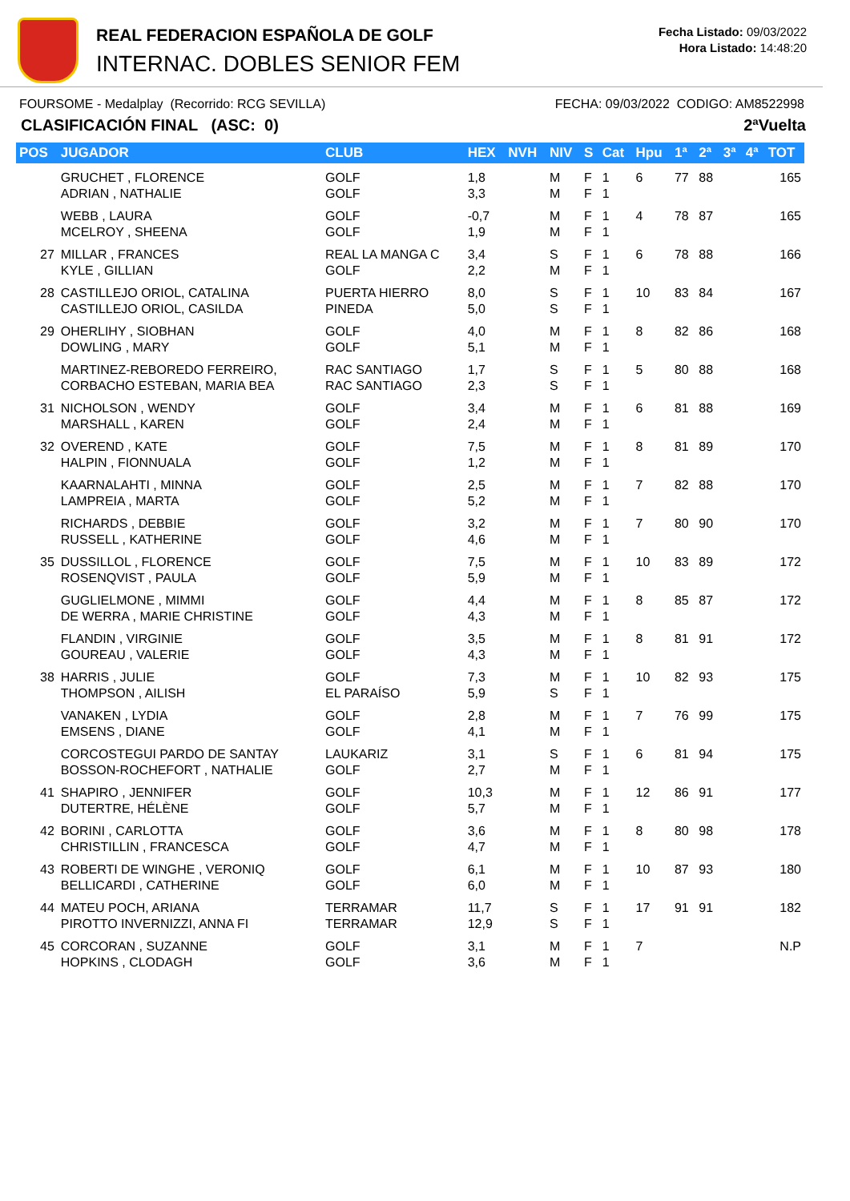REAL FEDERACION ESPAÑOLA DE GOLF
INTERNAC. DOBLES SENIOR FEM
Fecha Listado: 09/03/2022
Hora Listado: 14:48:20
FOURSOME - Medalplay (Recorrido: RCG SEVILLA) FECHA: 09/03/2022 CODIGO: AM8522998
CLASIFICACIÓN FINAL (ASC: 0) 2ªVuelta
| POS | JUGADOR | CLUB | HEX | NVH | NIV | S | Cat | Hpu | 1ª | 2ª | 3ª | 4ª | TOT |
| --- | --- | --- | --- | --- | --- | --- | --- | --- | --- | --- | --- | --- | --- |
| | GRUCHET , FLORENCE ADRIAN , NATHALIE | GOLF GOLF | 1,8 3,3 | | M M | F F | 1 1 | 6 | 77 | 88 | | | 165 |
| | WEBB , LAURA MCELROY , SHEENA | GOLF GOLF | -0,7 1,9 | | M M | F F | 1 1 | 4 | 78 | 87 | | | 165 |
| 27 | MILLAR , FRANCES KYLE , GILLIAN | REAL LA MANGA C GOLF | 3,4 2,2 | | S M | F F | 1 1 | 6 | 78 | 88 | | | 166 |
| 28 | CASTILLEJO ORIOL, CATALINA CASTILLEJO ORIOL, CASILDA | PUERTA HIERRO PINEDA | 8,0 5,0 | | S S | F F | 1 1 | 10 | 83 | 84 | | | 167 |
| 29 | OHERLIHY , SIOBHAN DOWLING , MARY | GOLF GOLF | 4,0 5,1 | | M M | F F | 1 1 | 8 | 82 | 86 | | | 168 |
| | MARTINEZ-REBOREDO FERREIRO, CORBACHO ESTEBAN, MARIA BEA | RAC SANTIAGO RAC SANTIAGO | 1,7 2,3 | | S S | F F | 1 1 | 5 | 80 | 88 | | | 168 |
| 31 | NICHOLSON , WENDY MARSHALL , KAREN | GOLF GOLF | 3,4 2,4 | | M M | F F | 1 1 | 6 | 81 | 88 | | | 169 |
| 32 | OVEREND , KATE HALPIN , FIONNUALA | GOLF GOLF | 7,5 1,2 | | M M | F F | 1 1 | 8 | 81 | 89 | | | 170 |
| | KAARNALAHTI , MINNA LAMPREIA , MARTA | GOLF GOLF | 2,5 5,2 | | M M | F F | 1 1 | 7 | 82 | 88 | | | 170 |
| | RICHARDS , DEBBIE RUSSELL , KATHERINE | GOLF GOLF | 3,2 4,6 | | M M | F F | 1 1 | 7 | 80 | 90 | | | 170 |
| 35 | DUSSILLOL , FLORENCE ROSENQVIST , PAULA | GOLF GOLF | 7,5 5,9 | | M M | F F | 1 1 | 10 | 83 | 89 | | | 172 |
| | GUGLIELMONE , MIMMI DE WERRA , MARIE CHRISTINE | GOLF GOLF | 4,4 4,3 | | M M | F F | 1 1 | 8 | 85 | 87 | | | 172 |
| | FLANDIN , VIRGINIE GOUREAU , VALERIE | GOLF GOLF | 3,5 4,3 | | M M | F F | 1 1 | 8 | 81 | 91 | | | 172 |
| 38 | HARRIS , JULIE THOMPSON , AILISH | GOLF EL PARAÍSO | 7,3 5,9 | | M S | F F | 1 1 | 10 | 82 | 93 | | | 175 |
| | VANAKEN , LYDIA EMSENS , DIANE | GOLF GOLF | 2,8 4,1 | | M M | F F | 1 1 | 7 | 76 | 99 | | | 175 |
| | CORCOSTEGUI PARDO DE SANTAY BOSSON-ROCHEFORT , NATHALIE | LAUKARIZ GOLF | 3,1 2,7 | | S M | F F | 1 1 | 6 | 81 | 94 | | | 175 |
| 41 | SHAPIRO , JENNIFER DUTERTRE, HÉLÈNE | GOLF GOLF | 10,3 5,7 | | M M | F F | 1 1 | 12 | 86 | 91 | | | 177 |
| 42 | BORINI , CARLOTTA CHRISTILLIN , FRANCESCA | GOLF GOLF | 3,6 4,7 | | M M | F F | 1 1 | 8 | 80 | 98 | | | 178 |
| 43 | ROBERTI DE WINGHE , VERONIQ BELLICARDI , CATHERINE | GOLF GOLF | 6,1 6,0 | | M M | F F | 1 1 | 10 | 87 | 93 | | | 180 |
| 44 | MATEU POCH, ARIANA PIROTTO INVERNIZZI, ANNA FI | TERRAMAR TERRAMAR | 11,7 12,9 | | S S | F F | 1 1 | 17 | 91 | 91 | | | 182 |
| 45 | CORCORAN , SUZANNE HOPKINS , CLODAGH | GOLF GOLF | 3,1 3,6 | | M M | F F | 1 1 | 7 | | | | | N.P |